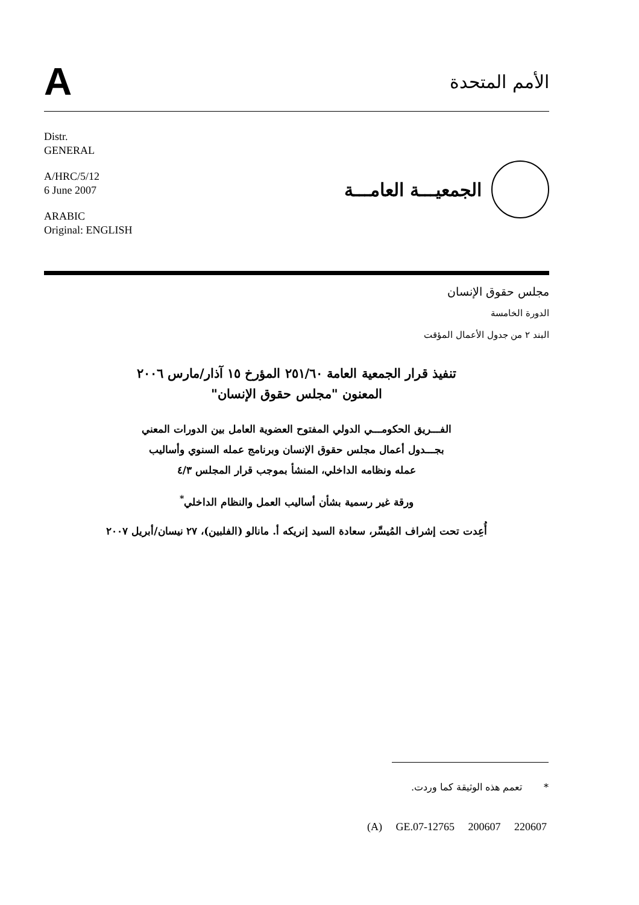A
الأمم المتحدة
Distr.
GENERAL
A/HRC/5/12
6 June 2007
ARABIC
Original: ENGLISH
الجمعيـــة العامـــة
مجلس حقوق الإنسان
الدورة الخامسة
البند ٢ من جدول الأعمال المؤقت
تنفيذ قرار الجمعية العامة ٢٥١/٦٠ المؤرخ ١٥ آذار/مارس ٢٠٠٦
المعنون "مجلس حقوق الإنسان"
الفـــريق الحكومـــي الدولي المفتوح العضوية العامل بين الدورات المعني
بجـــدول أعمال مجلس حقوق الإنسان وبرنامج عمله السنوي وأساليب
عمله ونظامه الداخلي، المنشأ بموجب قرار المجلس ٤/٣
ورقة غير رسمية بشأن أساليب العمل والنظام الداخلي<sup>*</sup>
أُعِدت تحت إشراف المُيسِّر، سعادة السيد إنريكه أ. مانالو (الفلبين)، ٢٧ نيسان/أبريل ٢٠٠٧
* تعمم هذه الوثيقة كما وردت.
(A) GE.07-12765 200607 220607